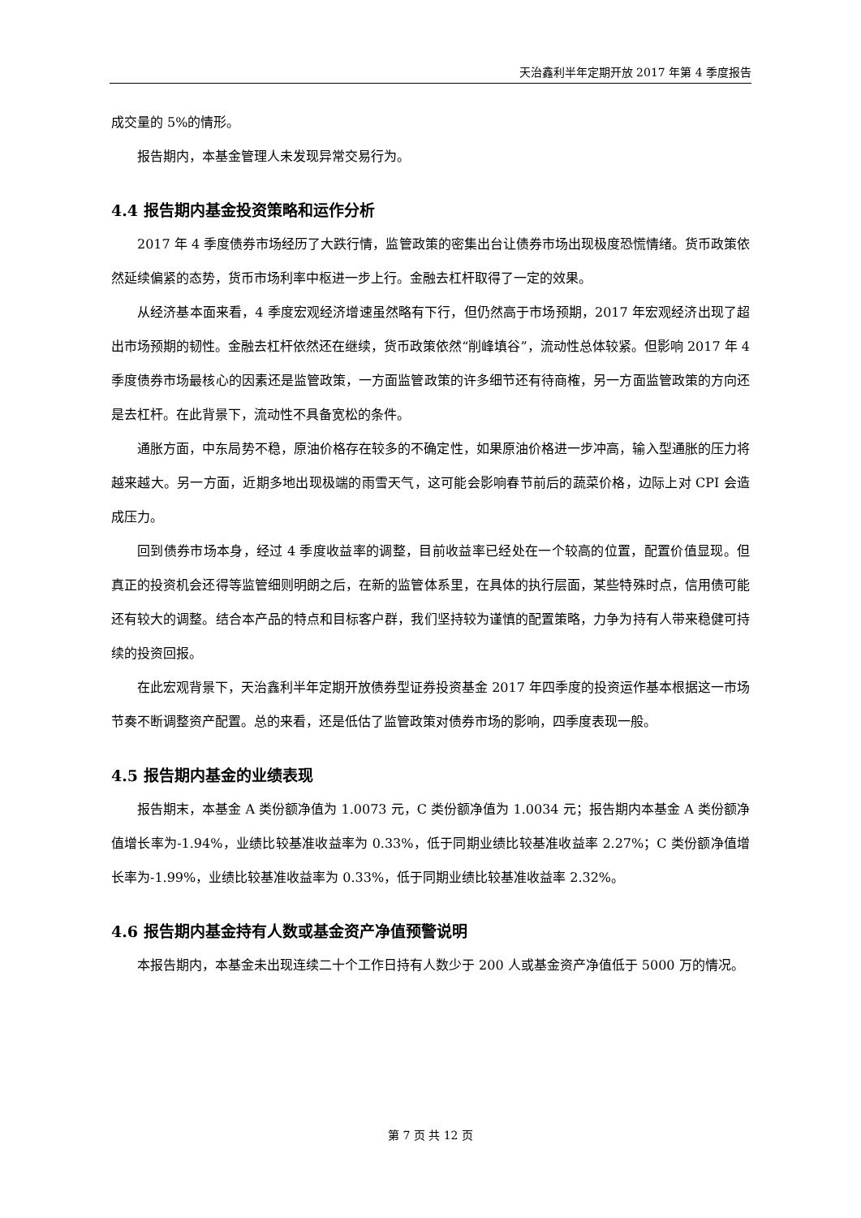天治鑫利半年定期开放 2017 年第 4 季度报告
成交量的 5%的情形。
报告期内，本基金管理人未发现异常交易行为。
4.4 报告期内基金投资策略和运作分析
2017 年 4 季度债券市场经历了大跌行情，监管政策的密集出台让债券市场出现极度恐慌情绪。货币政策依然延续偏紧的态势，货币市场利率中枢进一步上行。金融去杠杆取得了一定的效果。
从经济基本面来看，4 季度宏观经济增速虽然略有下行，但仍然高于市场预期，2017 年宏观经济出现了超出市场预期的韧性。金融去杠杆依然还在继续，货币政策依然“削峰填谷”，流动性总体较紧。但影响 2017 年 4 季度债券市场最核心的因素还是监管政策，一方面监管政策的许多细节还有待商榷，另一方面监管政策的方向还是去杠杆。在此背景下，流动性不具备宽松的条件。
通胀方面，中东局势不稳，原油价格存在较多的不确定性，如果原油价格进一步冲高，输入型通胀的压力将越来越大。另一方面，近期多地出现极端的雨雪天气，这可能会影响春节前后的蔬菜价格，边际上对 CPI 会造成压力。
回到债券市场本身，经过 4 季度收益率的调整，目前收益率已经处在一个较高的位置，配置价值显现。但真正的投资机会还得等监管细则明朗之后，在新的监管体系里，在具体的执行层面，某些特殊时点，信用债可能还有较大的调整。结合本产品的特点和目标客户群，我们坚持较为谨慎的配置策略，力争为持有人带来稳健可持续的投资回报。
在此宏观背景下，天治鑫利半年定期开放债券型证券投资基金 2017 年四季度的投资运作基本根据这一市场节奏不断调整资产配置。总的来看，还是低估了监管政策对债券市场的影响，四季度表现一般。
4.5 报告期内基金的业绩表现
报告期末，本基金 A 类份额净值为 1.0073 元，C 类份额净值为 1.0034 元；报告期内本基金 A 类份额净值增长率为-1.94%，业绩比较基准收益率为 0.33%，低于同期业绩比较基准收益率 2.27%；C 类份额净值增长率为-1.99%，业绩比较基准收益率为 0.33%，低于同期业绩比较基准收益率 2.32%。
4.6 报告期内基金持有人数或基金资产净值预警说明
本报告期内，本基金未出现连续二十个工作日持有人数少于 200 人或基金资产净值低于 5000 万的情况。
第 7 页 共 12 页